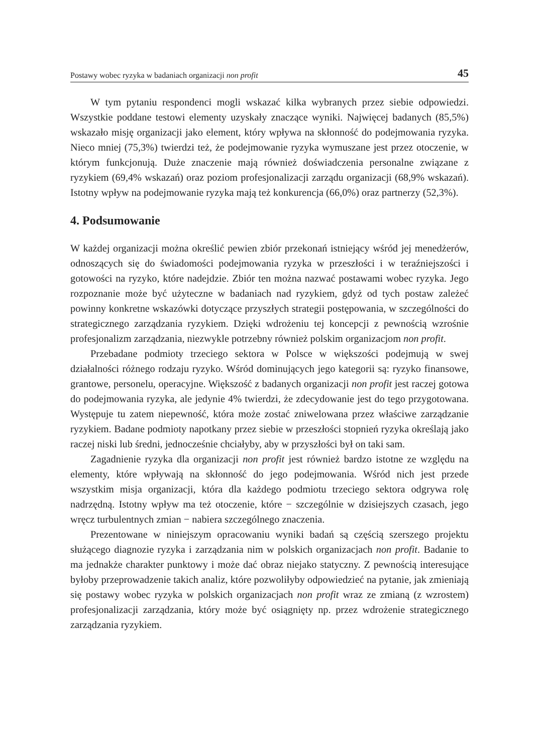Postawy wobec ryzyka w badaniach organizacji non profit 45
W tym pytaniu respondenci mogli wskazać kilka wybranych przez siebie odpowiedzi. Wszystkie poddane testowi elementy uzyskały znaczące wyniki. Najwięcej badanych (85,5%) wskazało misję organizacji jako element, który wpływa na skłonność do podejmowania ryzyka. Nieco mniej (75,3%) twierdzi też, że podejmowanie ryzyka wymuszane jest przez otoczenie, w którym funkcjonują. Duże znaczenie mają również doświadczenia personalne związane z ryzykiem (69,4% wskazań) oraz poziom profesjonalizacji zarządu organizacji (68,9% wskazań). Istotny wpływ na podejmowanie ryzyka mają też konkurencja (66,0%) oraz partnerzy (52,3%).
4. Podsumowanie
W każdej organizacji można określić pewien zbiór przekonań istniejący wśród jej menedżerów, odnoszących się do świadomości podejmowania ryzyka w przeszłości i w teraźniejszości i gotowości na ryzyko, które nadejdzie. Zbiór ten można nazwać postawami wobec ryzyka. Jego rozpoznanie może być użyteczne w badaniach nad ryzykiem, gdyż od tych postaw zależeć powinny konkretne wskazówki dotyczące przyszłych strategii postępowania, w szczególności do strategicznego zarządzania ryzykiem. Dzięki wdrożeniu tej koncepcji z pewnością wzrośnie profesjonalizm zarządzania, niezwykle potrzebny również polskim organizacjom non profit.
Przebadane podmioty trzeciego sektora w Polsce w większości podejmują w swej działalności różnego rodzaju ryzyko. Wśród dominujących jego kategorii są: ryzyko finansowe, grantowe, personelu, operacyjne. Większość z badanych organizacji non profit jest raczej gotowa do podejmowania ryzyka, ale jedynie 4% twierdzi, że zdecydowanie jest do tego przygotowana. Występuje tu zatem niepewność, która może zostać zniwelowana przez właściwe zarządzanie ryzykiem. Badane podmioty napotkany przez siebie w przeszłości stopnień ryzyka określają jako raczej niski lub średni, jednocześnie chciałyby, aby w przyszłości był on taki sam.
Zagadnienie ryzyka dla organizacji non profit jest również bardzo istotne ze względu na elementy, które wpływają na skłonność do jego podejmowania. Wśród nich jest przede wszystkim misja organizacji, która dla każdego podmiotu trzeciego sektora odgrywa rolę nadrzędną. Istotny wpływ ma też otoczenie, które − szczególnie w dzisiejszych czasach, jego wręcz turbulentnych zmian − nabiera szczególnego znaczenia.
Prezentowane w niniejszym opracowaniu wyniki badań są częścią szerszego projektu służącego diagnozie ryzyka i zarządzania nim w polskich organizacjach non profit. Badanie to ma jednakże charakter punktowy i może dać obraz niejako statyczny. Z pewnością interesujące byłoby przeprowadzenie takich analiz, które pozwoliłyby odpowiedzieć na pytanie, jak zmieniają się postawy wobec ryzyka w polskich organizacjach non profit wraz ze zmianą (z wzrostem) profesjonalizacji zarządzania, który może być osiągnięty np. przez wdrożenie strategicznego zarządzania ryzykiem.